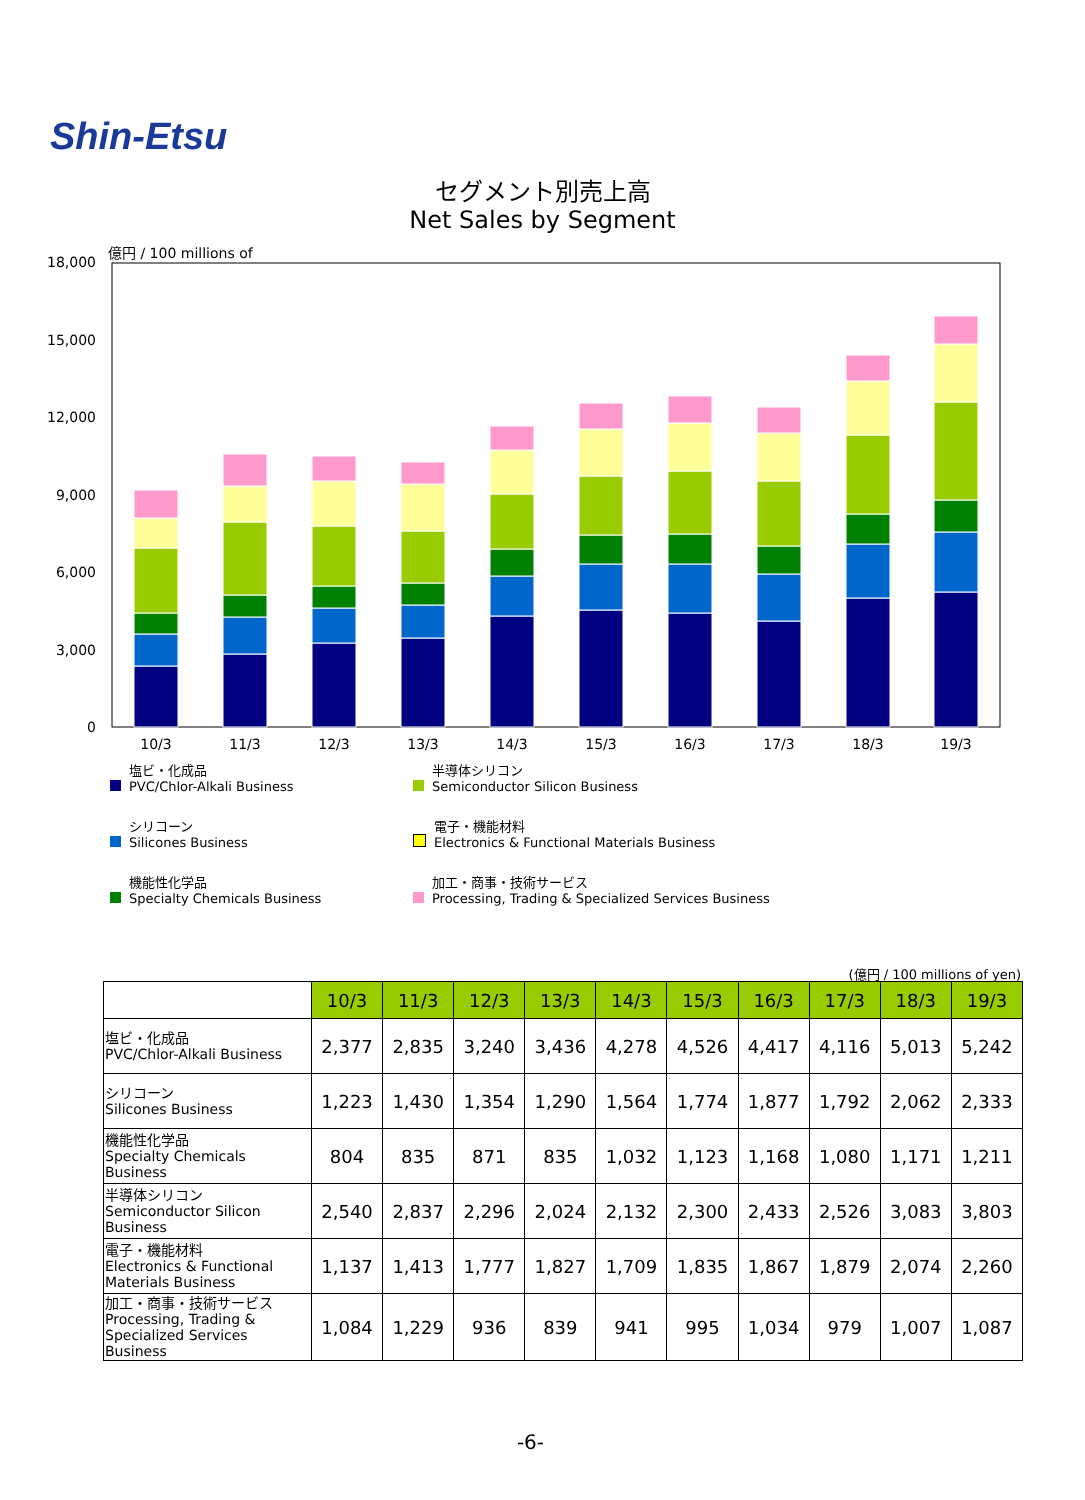Shin-Etsu
セグメント別売上高
Net Sales by Segment
億円 / 100 millions of
18,000
15,000
12,000
9,000
6,000
3,000
0
10/3
11/3
12/3
13/3
14/3
15/3
16/3
17/3
18/3
19/3
塩ビ・化成品
PVC/Chlor-Alkali Business
半導体シリコン
Semiconductor Silicon Business
シリコーン
Silicones Business
電子・機能材料
Electronics & Functional Materials Business
機能性化学品
Specialty Chemicals Business
加工・商事・技術サービス
Processing, Trading & Specialized Services Business
(億円 / 100 millions of yen)
| | 10/3 | 11/3 | 12/3 | 13/3 | 14/3 | 15/3 | 16/3 | 17/3 | 18/3 | 19/3 |
| 塩ビ・化成品 PVC/Chlor-Alkali Business | 2,377 | 2,835 | 3,240 | 3,436 | 4,278 | 4,526 | 4,417 | 4,116 | 5,013 | 5,242 |
| シリコーン Silicones Business | 1,223 | 1,430 | 1,354 | 1,290 | 1,564 | 1,774 | 1,877 | 1,792 | 2,062 | 2,333 |
| 機能性化学品 Specialty Chemicals Business | 804 | 835 | 871 | 835 | 1,032 | 1,123 | 1,168 | 1,080 | 1,171 | 1,211 |
| 半導体シリコン Semiconductor Silicon Business | 2,540 | 2,837 | 2,296 | 2,024 | 2,132 | 2,300 | 2,433 | 2,526 | 3,083 | 3,803 |
| 電子・機能材料 Electronics & Functional Materials Business | 1,137 | 1,413 | 1,777 | 1,827 | 1,709 | 1,835 | 1,867 | 1,879 | 2,074 | 2,260 |
| 加工・商事・技術サービス Processing, Trading & Specialized Services Business | 1,084 | 1,229 | 936 | 839 | 941 | 995 | 1,034 | 979 | 1,007 | 1,087 |
-6-